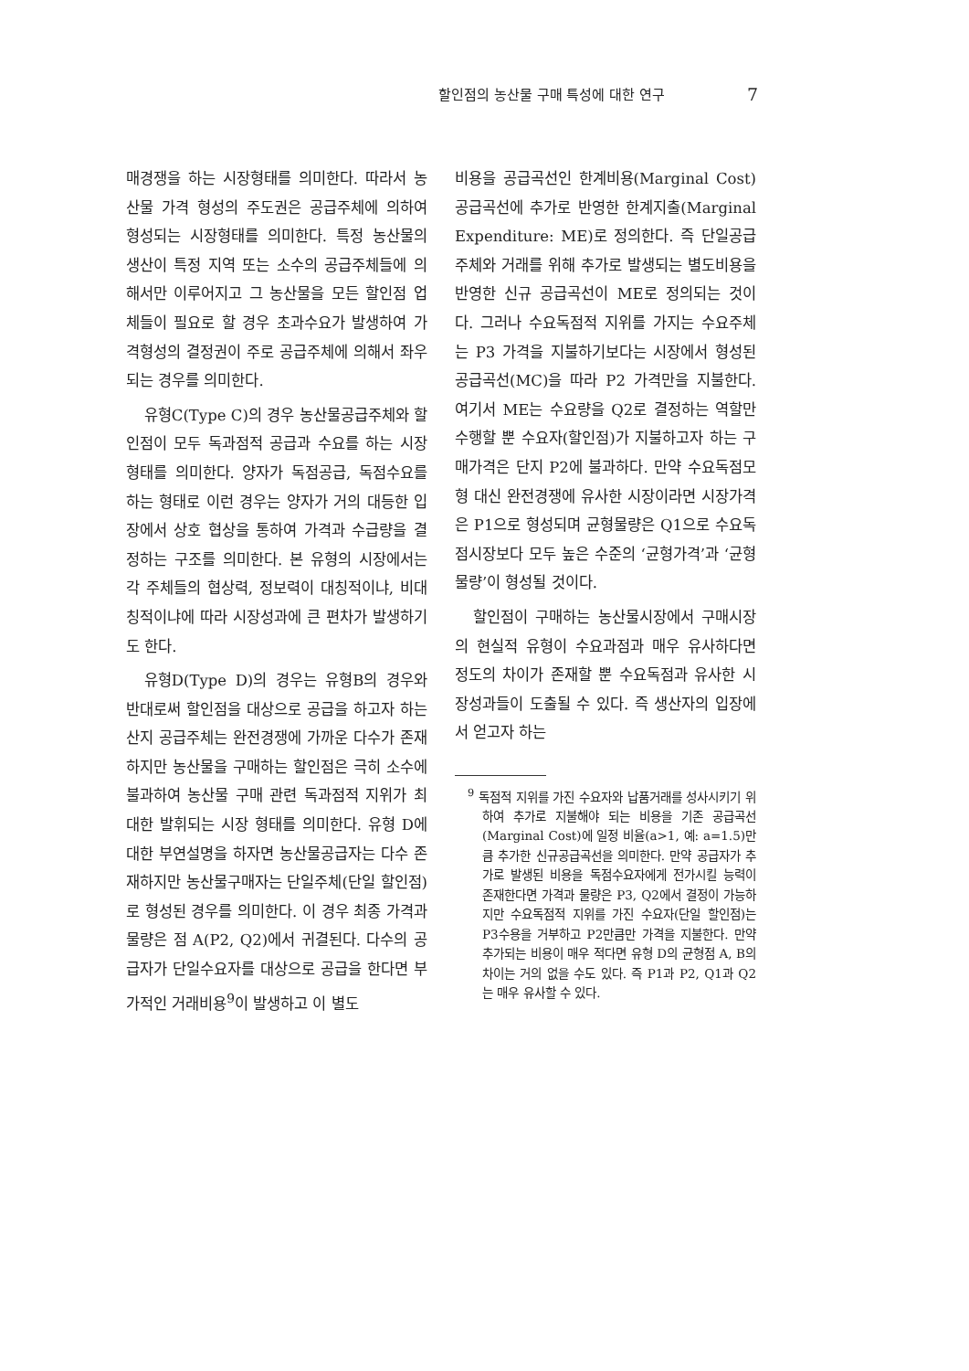할인점의 농산물 구매 특성에 대한 연구 7
매경쟁을 하는 시장형태를 의미한다. 따라서 농산물 가격 형성의 주도권은 공급주체에 의하여 형성되는 시장형태를 의미한다. 특정 농산물의 생산이 특정 지역 또는 소수의 공급주체들에 의해서만 이루어지고 그 농산물을 모든 할인점 업체들이 필요로 할 경우 초과수요가 발생하여 가격형성의 결정권이 주로 공급주체에 의해서 좌우되는 경우를 의미한다.
유형C(Type C)의 경우 농산물공급주체와 할인점이 모두 독과점적 공급과 수요를 하는 시장 형태를 의미한다. 양자가 독점공급, 독점수요를 하는 형태로 이런 경우는 양자가 거의 대등한 입장에서 상호 협상을 통하여 가격과 수급량을 결정하는 구조를 의미한다. 본 유형의 시장에서는 각 주체들의 협상력, 정보력이 대칭적이냐, 비대칭적이냐에 따라 시장성과에 큰 편차가 발생하기도 한다.
유형D(Type D)의 경우는 유형B의 경우와 반대로써 할인점을 대상으로 공급을 하고자 하는 산지 공급주체는 완전경쟁에 가까운 다수가 존재하지만 농산물을 구매하는 할인점은 극히 소수에 불과하여 농산물 구매 관련 독과점적 지위가 최대한 발휘되는 시장 형태를 의미한다. 유형 D에 대한 부연설명을 하자면 농산물공급자는 다수 존재하지만 농산물구매자는 단일주체(단일 할인점)로 형성된 경우를 의미한다. 이 경우 최종 가격과 물량은 점 A(P2, Q2)에서 귀결된다. 다수의 공급자가 단일수요자를 대상으로 공급을 한다면 부가적인 거래비용<sup>9</sup>이 발생하고 이 별도
비용을 공급곡선인 한계비용(Marginal Cost) 공급곡선에 추가로 반영한 한계지출(Marginal Expenditure: ME)로 정의한다. 즉 단일공급주체와 거래를 위해 추가로 발생되는 별도비용을 반영한 신규 공급곡선이 ME로 정의되는 것이다. 그러나 수요독점적 지위를 가지는 수요주체는 P3 가격을 지불하기보다는 시장에서 형성된 공급곡선(MC)을 따라 P2 가격만을 지불한다. 여기서 ME는 수요량을 Q2로 결정하는 역할만 수행할 뿐 수요자(할인점)가 지불하고자 하는 구매가격은 단지 P2에 불과하다. 만약 수요독점모형 대신 완전경쟁에 유사한 시장이라면 시장가격은 P1으로 형성되며 균형물량은 Q1으로 수요독점시장보다 모두 높은 수준의 ‘균형가격’과 ‘균형물량’이 형성될 것이다.
할인점이 구매하는 농산물시장에서 구매시장의 현실적 유형이 수요과점과 매우 유사하다면 정도의 차이가 존재할 뿐 수요독점과 유사한 시장성과들이 도출될 수 있다. 즉 생산자의 입장에서 얻고자 하는
<sup>9</sup> 독점적 지위를 가진 수요자와 납품거래를 성사시키기 위하여 추가로 지불해야 되는 비용을 기존 공급곡선(Marginal Cost)에 일정 비율(a>1, 예: a=1.5)만큼 추가한 신규공급곡선을 의미한다. 만약 공급자가 추가로 발생된 비용을 독점수요자에게 전가시킬 능력이 존재한다면 가격과 물량은 P3, Q2에서 결정이 가능하지만 수요독점적 지위를 가진 수요자(단일 할인점)는 P3수용을 거부하고 P2만큼만 가격을 지불한다. 만약 추가되는 비용이 매우 적다면 유형 D의 균형점 A, B의 차이는 거의 없을 수도 있다. 즉 P1과 P2, Q1과 Q2는 매우 유사할 수 있다.